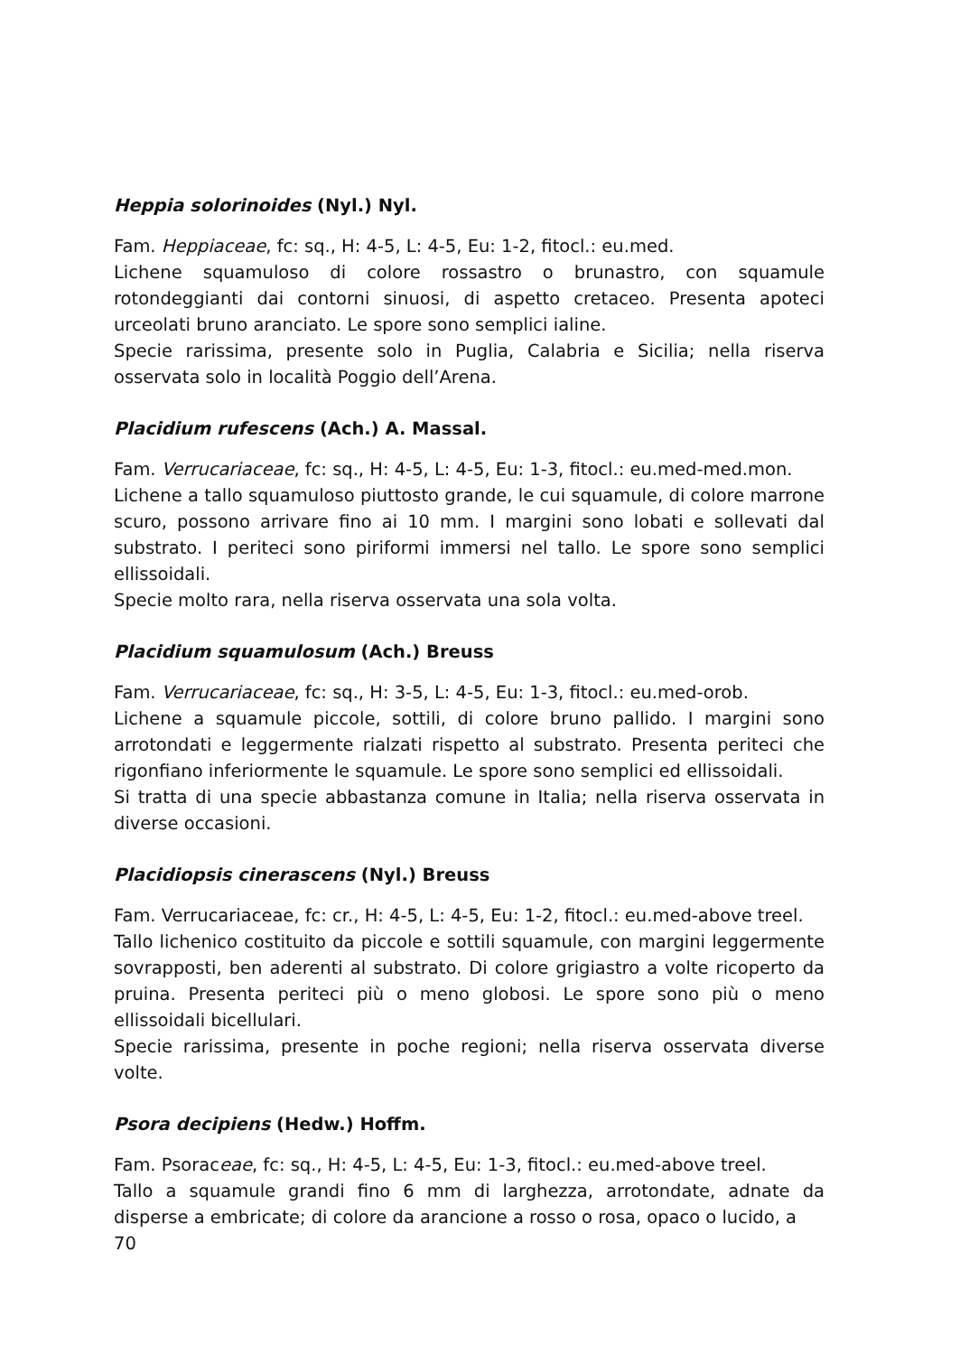Heppia solorinoides (Nyl.) Nyl.
Fam. Heppiaceae, fc: sq., H: 4-5, L: 4-5, Eu: 1-2, fitocl.: eu.med.
Lichene squamuloso di colore rossastro o brunastro, con squamule rotondeggianti dai contorni sinuosi, di aspetto cretaceo. Presenta apoteci urceolati bruno aranciato. Le spore sono semplici ialine.
Specie rarissima, presente solo in Puglia, Calabria e Sicilia; nella riserva osservata solo in località Poggio dell’Arena.
Placidium rufescens (Ach.) A. Massal.
Fam. Verrucariaceae, fc: sq., H: 4-5, L: 4-5, Eu: 1-3, fitocl.: eu.med-med.mon.
Lichene a tallo squamuloso piuttosto grande, le cui squamule, di colore marrone scuro, possono arrivare fino ai 10 mm. I margini sono lobati e sollevati dal substrato. I periteci sono piriformi immersi nel tallo. Le spore sono semplici ellissoidali.
Specie molto rara, nella riserva osservata una sola volta.
Placidium squamulosum (Ach.) Breuss
Fam. Verrucariaceae, fc: sq., H: 3-5, L: 4-5, Eu: 1-3, fitocl.: eu.med-orob.
Lichene a squamule piccole, sottili, di colore bruno pallido. I margini sono arrotondati e leggermente rialzati rispetto al substrato. Presenta periteci che rigonfiano inferiormente le squamule. Le spore sono semplici ed ellissoidali.
Si tratta di una specie abbastanza comune in Italia; nella riserva osservata in diverse occasioni.
Placidiopsis cinerascens (Nyl.) Breuss
Fam. Verrucariaceae, fc: cr., H: 4-5, L: 4-5, Eu: 1-2, fitocl.: eu.med-above treel.
Tallo lichenico costituito da piccole e sottili squamule, con margini leggermente sovrapposti, ben aderenti al substrato. Di colore grigiastro a volte ricoperto da pruina. Presenta periteci più o meno globosi. Le spore sono più o meno ellissoidali bicellulari.
Specie rarissima, presente in poche regioni; nella riserva osservata diverse volte.
Psora decipiens (Hedw.) Hoffm.
Fam. Psoraceae, fc: sq., H: 4-5, L: 4-5, Eu: 1-3, fitocl.: eu.med-above treel.
Tallo a squamule grandi fino 6 mm di larghezza, arrotondate, adnate da disperse a embricate; di colore da arancione a rosso o rosa, opaco o lucido, a
70